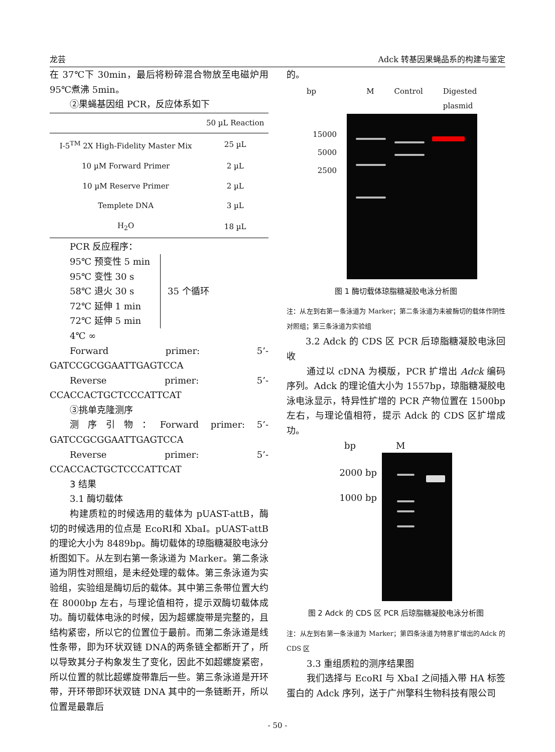龙芸 Adck 转基因果蝇品系的构建与鉴定
在 37℃下 30min，最后将粉碎混合物放至电磁炉用95℃煮沸 5min。
②果蝇基因组 PCR，反应体系如下
| | 50 µL Reaction |
| --- | --- |
| I-5<sup>TM</sup> 2X High-Fidelity Master Mix | 25 µL |
| 10 µM Forward Primer | 2 µL |
| 10 µM Reserve Primer | 2 µL |
| Templete DNA | 3 µL |
| H<sub>2</sub>O | 18 µL |
PCR 反应程序：
95℃ 预变性 5 min
95℃ 变性 30 s
58℃ 退火 30 s
72℃ 延伸 1 min
72℃ 延伸 5 min
35 个循环
4℃ ∞
Forward primer: 5’-GATCCGCGGAATTGAGTCCA
Reverse primer: 5’-CCACCACTGCTCCCATTCAT
③挑单克隆测序
测序引物：Forward primer: 5’-GATCCGCGGAATTGAGTCCA
Reverse primer: 5’-CCACCACTGCTCCCATTCAT
3 结果
3.1 酶切载体
构建质粒的时候选用的载体为 pUAST-attB，酶切的时候选用的位点是 EcoRI和 XbaI。pUAST-attB的理论大小为 8489bp。酶切载体的琼脂糖凝胶电泳分析图如下。从左到右第一条泳道为 Marker。第二条泳道为阴性对照组，是未经处理的载体。第三条泳道为实验组，实验组是酶切后的载体。其中第三条带位置大约在 8000bp 左右，与理论值相符，提示双酶切载体成功。酶切载体电泳的时候，因为超螺旋带是完整的，且结构紧密，所以它的位置位于最前。而第二条泳道是线性条带，即为环状双链 DNA的两条链全都断开了，所以导致其分子构象发生了变化，因此不如超螺旋紧密，所以位置的就比超螺旋带靠后一些。第三条泳道是开环带，开环带即环状双链 DNA 其中的一条链断开，所以位置是最靠后
的。
bp M Control Digested plasmid
15000
5000
2500
图 1 酶切载体琼脂糖凝胶电泳分析图
注：从左到右第一条泳道为 Marker；第二条泳道为未被酶切的载体作阴性对照组；第三条泳道为实验组
3.2 Adck 的 CDS 区 PCR 后琼脂糖凝胶电泳回收
通过以 cDNA 为模版，PCR 扩增出 Adck 编码序列。Adck 的理论值大小为 1557bp，琼脂糖凝胶电泳电泳显示，特异性扩增的 PCR 产物位置在 1500bp 左右，与理论值相符，提示 Adck 的 CDS 区扩增成功。
bp M
2000 bp
1000 bp
图 2 Adck 的 CDS 区 PCR 后琼脂糖凝胶电泳分析图
注：从左到右第一条泳道为 Marker；第四条泳道为特意扩增出的Adck 的 CDS 区
3.3 重组质粒的测序结果图
我们选择与 EcoRI 与 XbaI 之间插入带 HA 标签蛋白的 Adck 序列，送于广州擎科生物科技有限公司
- 50 -